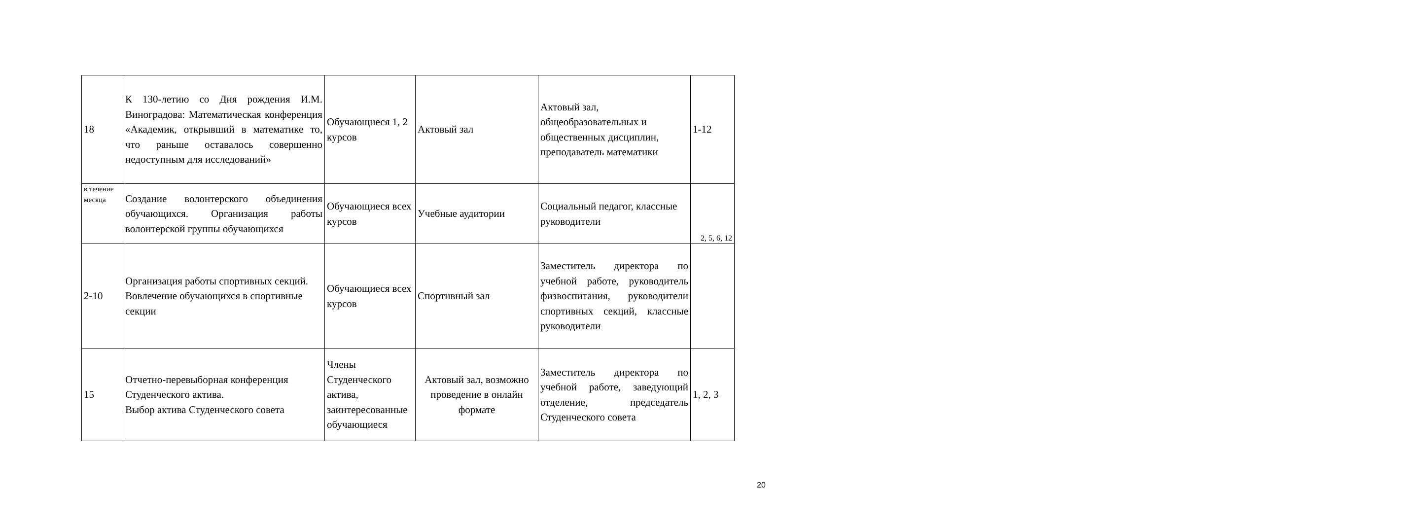| 18 | К 130-летию со Дня рождения И.М. Виноградова: Математическая конференция «Академик, открывший в математике то, что раньше оставалось совершенно недоступным для исследований» | Обучающиеся 1, 2 курсов | Актовый зал | Актовый зал, общеобразовательных и общественных дисциплин, преподаватель математики | 1-12 |
| в течение месяца | Создание волонтерского объединения обучающихся. Организация работы волонтерской группы обучающихся | Обучающиеся всех курсов | Учебные аудитории | Социальный педагог, классные руководители | 2, 5, 6, 12 |
| 2-10 | Организация работы спортивных секций. Вовлечение обучающихся в спортивные секции | Обучающиеся всех курсов | Спортивный зал | Заместитель директора по учебной работе, руководитель физвоспитания, руководители спортивных секций, классные руководители | |
| 15 | Отчетно-перевыборная конференция Студенческого актива. Выбор актива Студенческого совета | Члены Студенческого актива, заинтересованные обучающиеся | Актовый зал, возможно проведение в онлайн формате | Заместитель директора по учебной работе, заведующий отделение, председатель Студенческого совета | 1, 2, 3 |
20